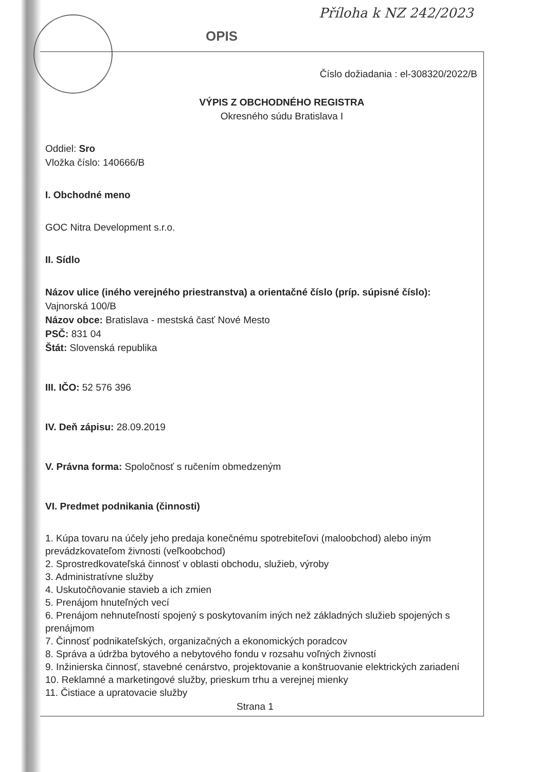Příloha k NZ 242/2023
OPIS
Číslo dožiadania : el-308320/2022/B
VÝPIS Z OBCHODNÉHO REGISTRA
Okresného súdu Bratislava I
Oddiel: Sro
Vložka číslo: 140666/B
I. Obchodné meno
GOC Nitra Development s.r.o.
II. Sídlo
Názov ulice (iného verejného priestranstva) a orientačné číslo (príp. súpisné číslo):
Vajnorská 100/B
Názov obce: Bratislava - mestská časť Nové Mesto
PSČ: 831 04
Štát: Slovenská republika
III. IČO: 52 576 396
IV. Deň zápisu: 28.09.2019
V. Právna forma: Spoločnosť s ručením obmedzeným
VI. Predmet podnikania (činnosti)
1. Kúpa tovaru na účely jeho predaja konečnému spotrebiteľovi (maloobchod) alebo iným prevádzkovateľom živnosti (veľkoobchod)
2. Sprostredkovateľská činnosť v oblasti obchodu, služieb, výroby
3. Administratívne služby
4. Uskutočňovanie stavieb a ich zmien
5. Prenájom hnuteľných vecí
6. Prenájom nehnuteľností spojený s poskytovaním iných než základných služieb spojených s prenájmom
7. Činnosť podnikateľských, organizačných a ekonomických poradcov
8. Správa a údržba bytového a nebytového fondu v rozsahu voľných živností
9. Inžinierska činnosť, stavebné cenárstvo, projektovanie a konštruovanie elektrických zariadení
10. Reklamné a marketingové služby, prieskum trhu a verejnej mienky
11. Čistiace a upratovacie služby
Strana 1